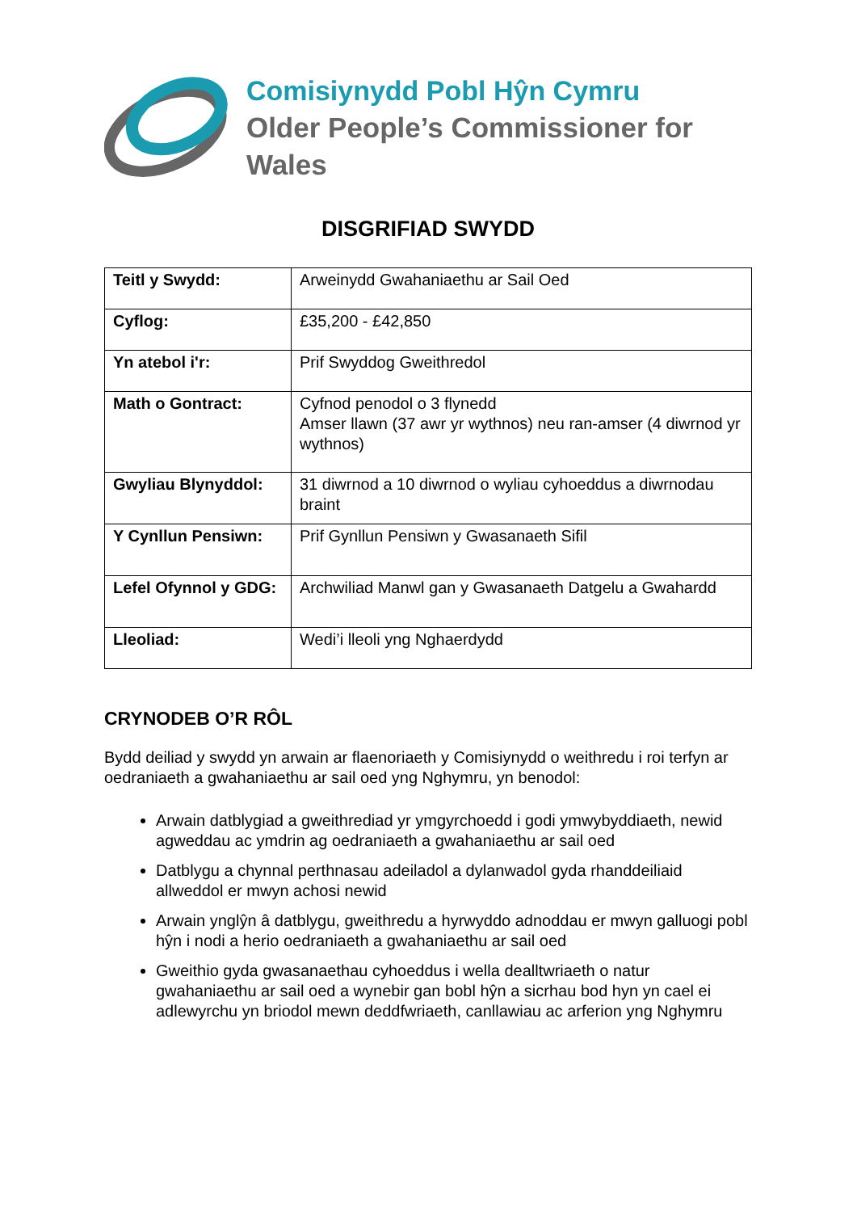Comisiynydd Pobl Hŷn Cymru
Older People’s Commissioner for Wales
DISGRIFIAD SWYDD
| Teitl y Swydd: | Arweinydd Gwahaniaethu ar Sail Oed |
| Cyflog: | £35,200 - £42,850 |
| Yn atebol i'r: | Prif Swyddog Gweithredol |
| Math o Gontract: | Cyfnod penodol o 3 flynedd Amser llawn (37 awr yr wythnos) neu ran-amser (4 diwrnod yr wythnos) |
| Gwyliau Blynyddol: | 31 diwrnod a 10 diwrnod o wyliau cyhoeddus a diwrnodau braint |
| Y Cynllun Pensiwn: | Prif Gynllun Pensiwn y Gwasanaeth Sifil |
| Lefel Ofynnol y GDG: | Archwiliad Manwl gan y Gwasanaeth Datgelu a Gwahardd |
| Lleoliad: | Wedi’i lleoli yng Nghaerdydd |
CRYNODEB O’R RÔL
Bydd deiliad y swydd yn arwain ar flaenoriaeth y Comisiynydd o weithredu i roi terfyn ar oedraniaeth a gwahaniaethu ar sail oed yng Nghymru, yn benodol:
Arwain datblygiad a gweithrediad yr ymgyrchoedd i godi ymwybyddiaeth, newid agweddau ac ymdrin ag oedraniaeth a gwahaniaethu ar sail oed
Datblygu a chynnal perthnasau adeiladol a dylanwadol gyda rhanddeiliaid allweddol er mwyn achosi newid
Arwain ynglŷn â datblygu, gweithredu a hyrwyddo adnoddau er mwyn galluogi pobl hŷn i nodi a herio oedraniaeth a gwahaniaethu ar sail oed
Gweithio gyda gwasanaethau cyhoeddus i wella dealltwriaeth o natur gwahaniaethu ar sail oed a wynebir gan bobl hŷn a sicrhau bod hyn yn cael ei adlewyrchu yn briodol mewn deddfwriaeth, canllawiau ac arferion yng Nghymru